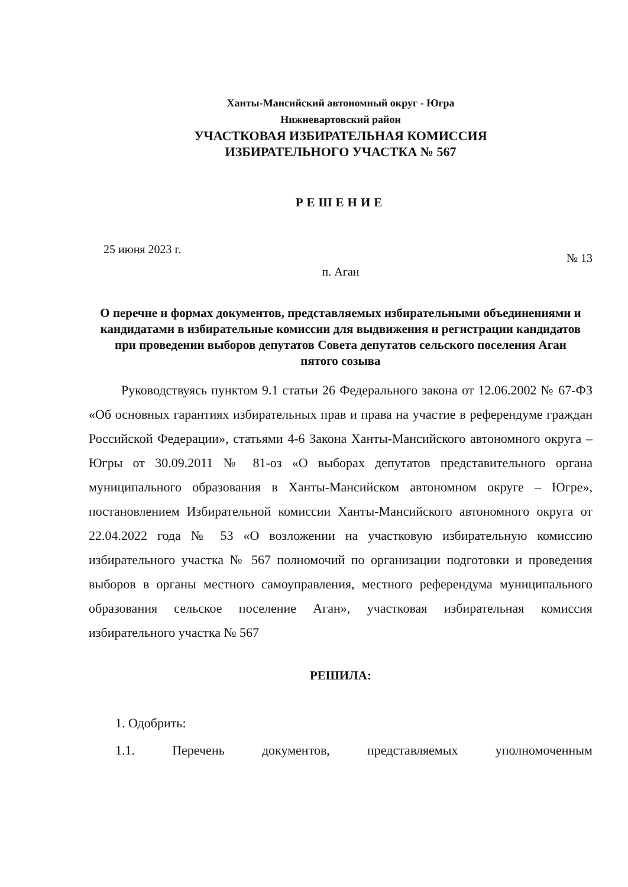Ханты-Мансийский автономный округ - Югра
Нижневартовский район
УЧАСТКОВАЯ ИЗБИРАТЕЛЬНАЯ КОМИССИЯ
ИЗБИРАТЕЛЬНОГО УЧАСТКА № 567
РЕШЕНИЕ
25 июня 2023 г. № 13
п. Аган
О перечне и формах документов, представляемых избирательными объединениями и кандидатами в избирательные комиссии для выдвижения и регистрации кандидатов при проведении выборов депутатов Совета депутатов сельского поселения Аган
пятого созыва
Руководствуясь пунктом 9.1 статьи 26 Федерального закона от 12.06.2002 № 67-ФЗ «Об основных гарантиях избирательных прав и права на участие в референдуме граждан Российской Федерации», статьями 4-6 Закона Ханты-Мансийского автономного округа – Югры от 30.09.2011 № 81-оз «О выборах депутатов представительного органа муниципального образования в Ханты-Мансийском автономном округе – Югре», постановлением Избирательной комиссии Ханты-Мансийского автономного округа от 22.04.2022 года № 53 «О возложении на участковую избирательную комиссию избирательного участка № 567 полномочий по организации подготовки и проведения выборов в органы местного самоуправления, местного референдума муниципального образования сельское поселение Аган», участковая избирательная комиссия избирательного участка № 567
РЕШИЛА:
1. Одобрить:
1.1. Перечень документов, представляемых уполномоченным